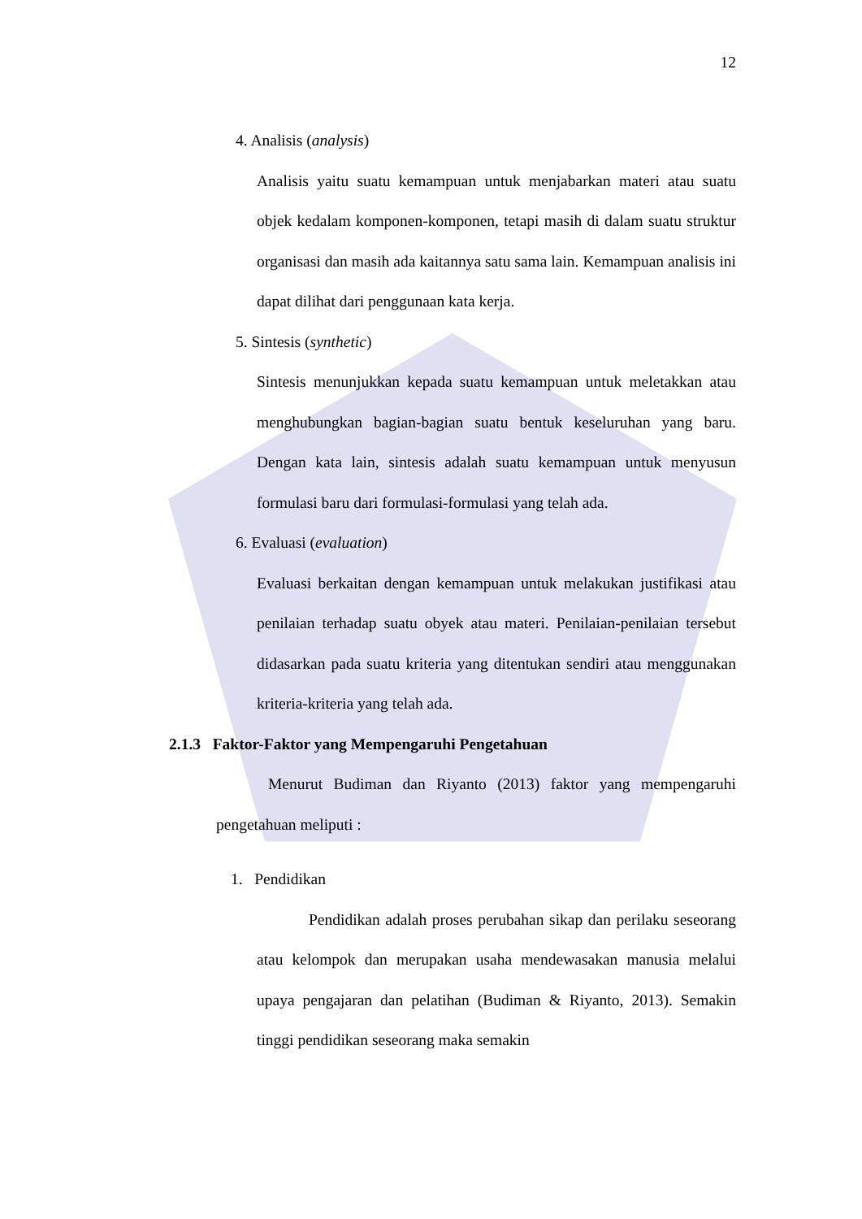12
4. Analisis (analysis)
Analisis yaitu suatu kemampuan untuk menjabarkan materi atau suatu objek kedalam komponen-komponen, tetapi masih di dalam suatu struktur organisasi dan masih ada kaitannya satu sama lain. Kemampuan analisis ini dapat dilihat dari penggunaan kata kerja.
5. Sintesis (synthetic)
Sintesis menunjukkan kepada suatu kemampuan untuk meletakkan atau menghubungkan bagian-bagian suatu bentuk keseluruhan yang baru. Dengan kata lain, sintesis adalah suatu kemampuan untuk menyusun formulasi baru dari formulasi-formulasi yang telah ada.
6. Evaluasi (evaluation)
Evaluasi berkaitan dengan kemampuan untuk melakukan justifikasi atau penilaian terhadap suatu obyek atau materi. Penilaian-penilaian tersebut didasarkan pada suatu kriteria yang ditentukan sendiri atau menggunakan kriteria-kriteria yang telah ada.
2.1.3 Faktor-Faktor yang Mempengaruhi Pengetahuan
Menurut Budiman dan Riyanto (2013) faktor yang mempengaruhi pengetahuan meliputi :
1. Pendidikan
Pendidikan adalah proses perubahan sikap dan perilaku seseorang atau kelompok dan merupakan usaha mendewasakan manusia melalui upaya pengajaran dan pelatihan (Budiman & Riyanto, 2013). Semakin tinggi pendidikan seseorang maka semakin